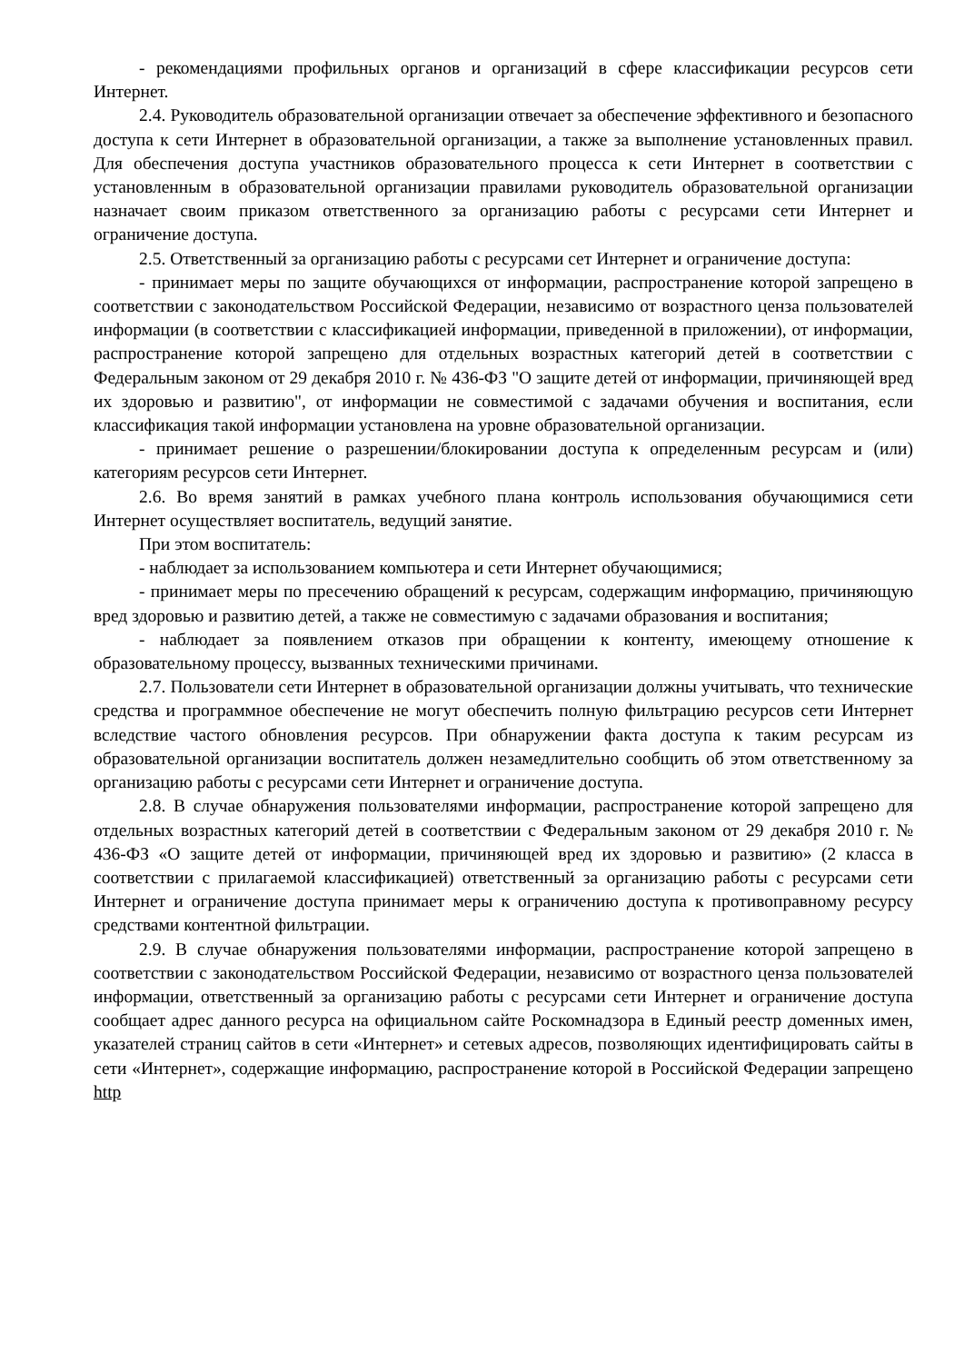- рекомендациями профильных органов и организаций в сфере классификации ресурсов сети Интернет.
2.4. Руководитель образовательной организации отвечает за обеспечение эффективного и безопасного доступа к сети Интернет в образовательной организации, а также за выполнение установленных правил. Для обеспечения доступа участников образовательного процесса к сети Интернет в соответствии с установленным в образовательной организации правилами руководитель образовательной организации назначает своим приказом ответственного за организацию работы с ресурсами сети Интернет и ограничение доступа.
2.5. Ответственный за организацию работы с ресурсами сет Интернет и ограничение доступа:
- принимает меры по защите обучающихся от информации, распространение которой запрещено в соответствии с законодательством Российской Федерации, независимо от возрастного ценза пользователей информации (в соответствии с классификацией информации, приведенной в приложении), от информации, распространение которой запрещено для отдельных возрастных категорий детей в соответствии с Федеральным законом от 29 декабря 2010 г. № 436-ФЗ "О защите детей от информации, причиняющей вред их здоровью и развитию", от информации не совместимой с задачами обучения и воспитания, если классификация такой информации установлена на уровне образовательной организации.
- принимает решение о разрешении/блокировании доступа к определенным ресурсам и (или) категориям ресурсов сети Интернет.
2.6. Во время занятий в рамках учебного плана контроль использования обучающимися сети Интернет осуществляет воспитатель, ведущий занятие.
При этом воспитатель:
- наблюдает за использованием компьютера и сети Интернет обучающимися;
- принимает меры по пресечению обращений к ресурсам, содержащим информацию, причиняющую вред здоровью и развитию детей, а также не совместимую с задачами образования и воспитания;
- наблюдает за появлением отказов при обращении к контенту, имеющему отношение к образовательному процессу, вызванных техническими причинами.
2.7. Пользователи сети Интернет в образовательной организации должны учитывать, что технические средства и программное обеспечение не могут обеспечить полную фильтрацию ресурсов сети Интернет вследствие частого обновления ресурсов. При обнаружении факта доступа к таким ресурсам из образовательной организации воспитатель должен незамедлительно сообщить об этом ответственному за организацию работы с ресурсами сети Интернет и ограничение доступа.
2.8. В случае обнаружения пользователями информации, распространение которой запрещено для отдельных возрастных категорий детей в соответствии с Федеральным законом от 29 декабря 2010 г. № 436-ФЗ «О защите детей от информации, причиняющей вред их здоровью и развитию» (2 класса в соответствии с прилагаемой классификацией) ответственный за организацию работы с ресурсами сети Интернет и ограничение доступа принимает меры к ограничению доступа к противоправному ресурсу средствами контентной фильтрации.
2.9. В случае обнаружения пользователями информации, распространение которой запрещено в соответствии с законодательством Российской Федерации, независимо от возрастного ценза пользователей информации, ответственный за организацию работы с ресурсами сети Интернет и ограничение доступа сообщает адрес данного ресурса на официальном сайте Роскомнадзора в Единый реестр доменных имен, указателей страниц сайтов в сети «Интернет» и сетевых адресов, позволяющих идентифицировать сайты в сети «Интернет», содержащие информацию, распространение которой в Российской Федерации запрещено http